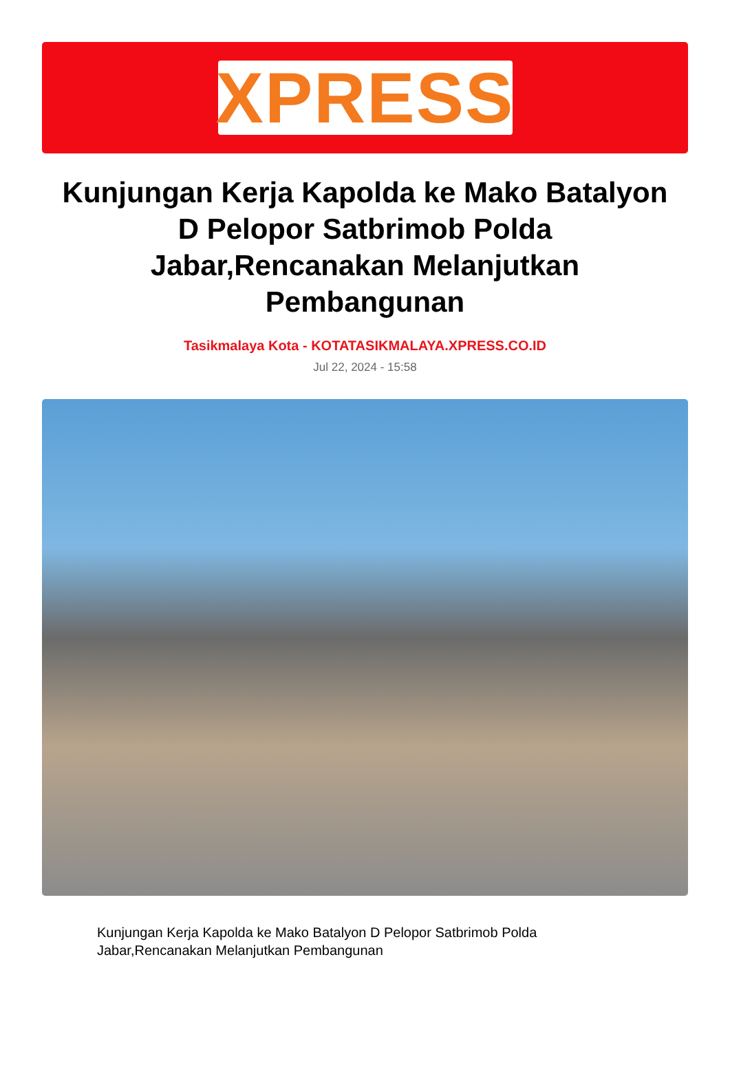XPRESS
Kunjungan Kerja Kapolda ke Mako Batalyon D Pelopor Satbrimob Polda Jabar,Rencanakan Melanjutkan Pembangunan
Tasikmalaya Kota - KOTATASIKMALAYA.XPRESS.CO.ID
Jul 22, 2024 - 15:58
Kunjungan Kerja Kapolda ke Mako Batalyon D Pelopor Satbrimob Polda Jabar,Rencanakan Melanjutkan Pembangunan